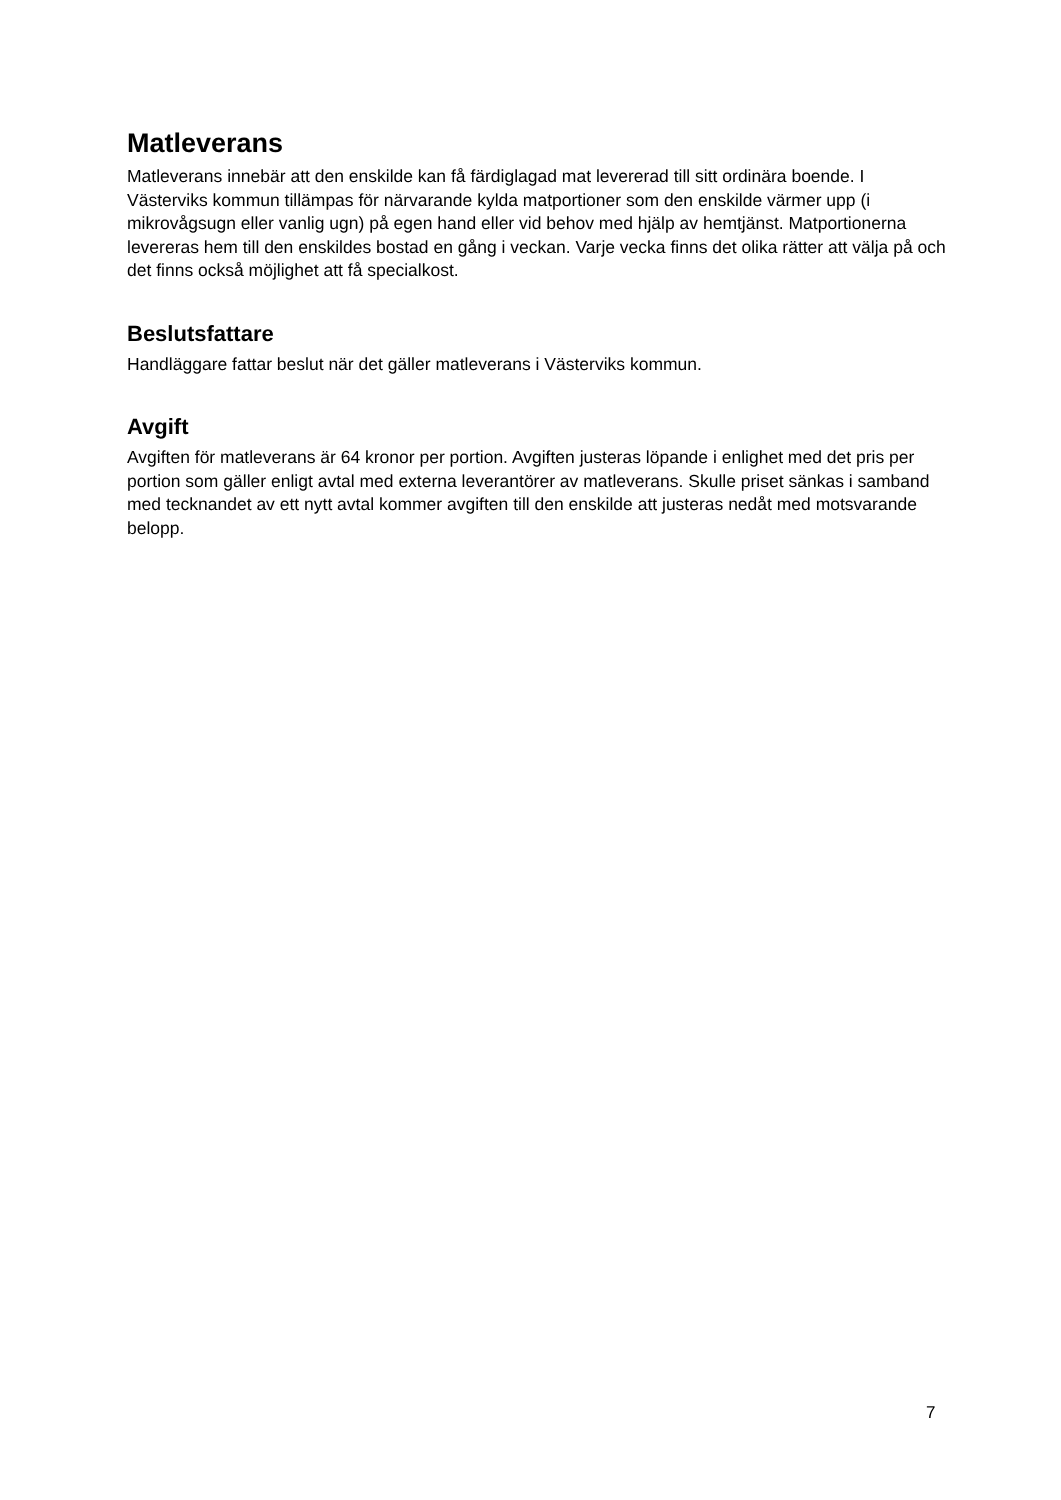Matleverans
Matleverans innebär att den enskilde kan få färdiglagad mat levererad till sitt ordinära boende. I Västerviks kommun tillämpas för närvarande kylda matportioner som den enskilde värmer upp (i mikrovågsugn eller vanlig ugn) på egen hand eller vid behov med hjälp av hemtjänst. Matportionerna levereras hem till den enskildes bostad en gång i veckan. Varje vecka finns det olika rätter att välja på och det finns också möjlighet att få specialkost.
Beslutsfattare
Handläggare fattar beslut när det gäller matleverans i Västerviks kommun.
Avgift
Avgiften för matleverans är 64 kronor per portion. Avgiften justeras löpande i enlighet med det pris per portion som gäller enligt avtal med externa leverantörer av matleverans. Skulle priset sänkas i samband med tecknandet av ett nytt avtal kommer avgiften till den enskilde att justeras nedåt med motsvarande belopp.
7